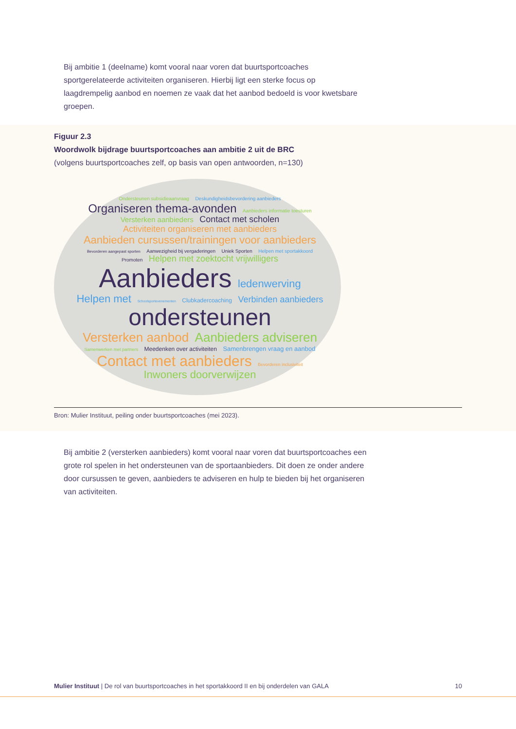Bij ambitie 1 (deelname) komt vooral naar voren dat buurtsportcoaches sportgerelateerde activiteiten organiseren. Hierbij ligt een sterke focus op laagdrempelig aanbod en noemen ze vaak dat het aanbod bedoeld is voor kwetsbare groepen.
Figuur 2.3
Woordwolk bijdrage buurtsportcoaches aan ambitie 2 uit de BRC
(volgens buurtsportcoaches zelf, op basis van open antwoorden, n=130)
Ondersteunen subsidieaanvraag Deskundigheidsbevordering aanbieders Organiseren thema-avonden Aanbieders informatie toesturen Versterken aanbieders Contact met scholen Activiteiten organiseren met aanbieders Aanbieden cursussen/trainingen voor aanbieders Bevorderen aangepast sporten Aanwezigheid bij vergaderingen Uniek Sporten Helpen met sportakkoord Promoten Helpen met zoektocht vrijwilligers Aanbieders ledenwerving Helpen met Schoolsportevenementen Clubkadercoaching Verbinden aanbieders ondersteunen Versterken aanbod Aanbieders adviseren Samenwerken met partners Meedenken over activiteiten Samenbrengen vraag en aanbod Contact met aanbieders Bevorderen inclusiviteit Inwoners doorverwijzen
Bron: Mulier Instituut, peiling onder buurtsportcoaches (mei 2023).
Bij ambitie 2 (versterken aanbieders) komt vooral naar voren dat buurtsportcoaches een grote rol spelen in het ondersteunen van de sportaanbieders. Dit doen ze onder andere door cursussen te geven, aanbieders te adviseren en hulp te bieden bij het organiseren van activiteiten.
Mulier Instituut | De rol van buurtsportcoaches in het sportakkoord II en bij onderdelen van GALA 10